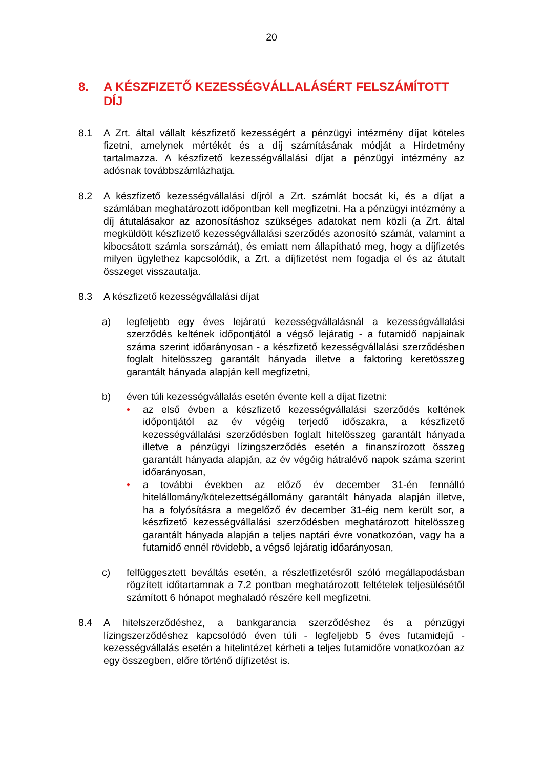20
8. A KÉSZFIZETŐ KEZESSÉGVÁLLALÁSÉRT FELSZÁMÍTOTT DÍJ
8.1 A Zrt. által vállalt készfizető kezességért a pénzügyi intézmény díjat köteles fizetni, amelynek mértékét és a díj számításának módját a Hirdetmény tartalmazza. A készfizető kezességvállalási díjat a pénzügyi intézmény az adósnak továbbszámlázhatja.
8.2 A készfizető kezességvállalási díjról a Zrt. számlát bocsát ki, és a díjat a számlában meghatározott időpontban kell megfizetni. Ha a pénzügyi intézmény a díj átutalásakor az azonosításhoz szükséges adatokat nem közli (a Zrt. által megküldött készfizető kezességvállalási szerződés azonosító számát, valamint a kibocsátott számla sorszámát), és emiatt nem állapítható meg, hogy a díjfizetés milyen ügylethez kapcsolódik, a Zrt. a díjfizetést nem fogadja el és az átutalt összeget visszautalja.
8.3 A készfizető kezességvállalási díjat
a) legfeljebb egy éves lejáratú kezességvállalásnál a kezességvállalási szerződés keltének időpontjától a végső lejáratig - a futamidő napjainak száma szerint időarányosan - a készfizető kezességvállalási szerződésben foglalt hitelösszeg garantált hányada illetve a faktoring keretösszeg garantált hányada alapján kell megfizetni,
b) éven túli kezességvállalás esetén évente kell a díjat fizetni:
• az első évben a készfizető kezességvállalási szerződés keltének időpontjától az év végéig terjedő időszakra, a készfizető kezességvállalási szerződésben foglalt hitelösszeg garantált hányada illetve a pénzügyi lízingszerződés esetén a finanszírozott összeg garantált hányada alapján, az év végéig hátralévő napok száma szerint időarányosan,
• a további években az előző év december 31-én fennálló hitelállomány/kötelezettségállomány garantált hányada alapján illetve, ha a folyósításra a megelőző év december 31-éig nem került sor, a készfizető kezességvállalási szerződésben meghatározott hitelösszeg garantált hányada alapján a teljes naptári évre vonatkozóan, vagy ha a futamidő ennél rövidebb, a végső lejáratig időarányosan,
c) felfüggesztett beváltás esetén, a részletfizetésről szóló megállapodásban rögzített időtartamnak a 7.2 pontban meghatározott feltételek teljesülésétől számított 6 hónapot meghaladó részére kell megfizetni.
8.4 A hitelszerződéshez, a bankgarancia szerződéshez és a pénzügyi lízingszerződéshez kapcsolódó éven túli - legfeljebb 5 éves futamidejű - kezességvállalás esetén a hitelintézet kérheti a teljes futamidőre vonatkozóan az egy összegben, előre történő díjfizetést is.